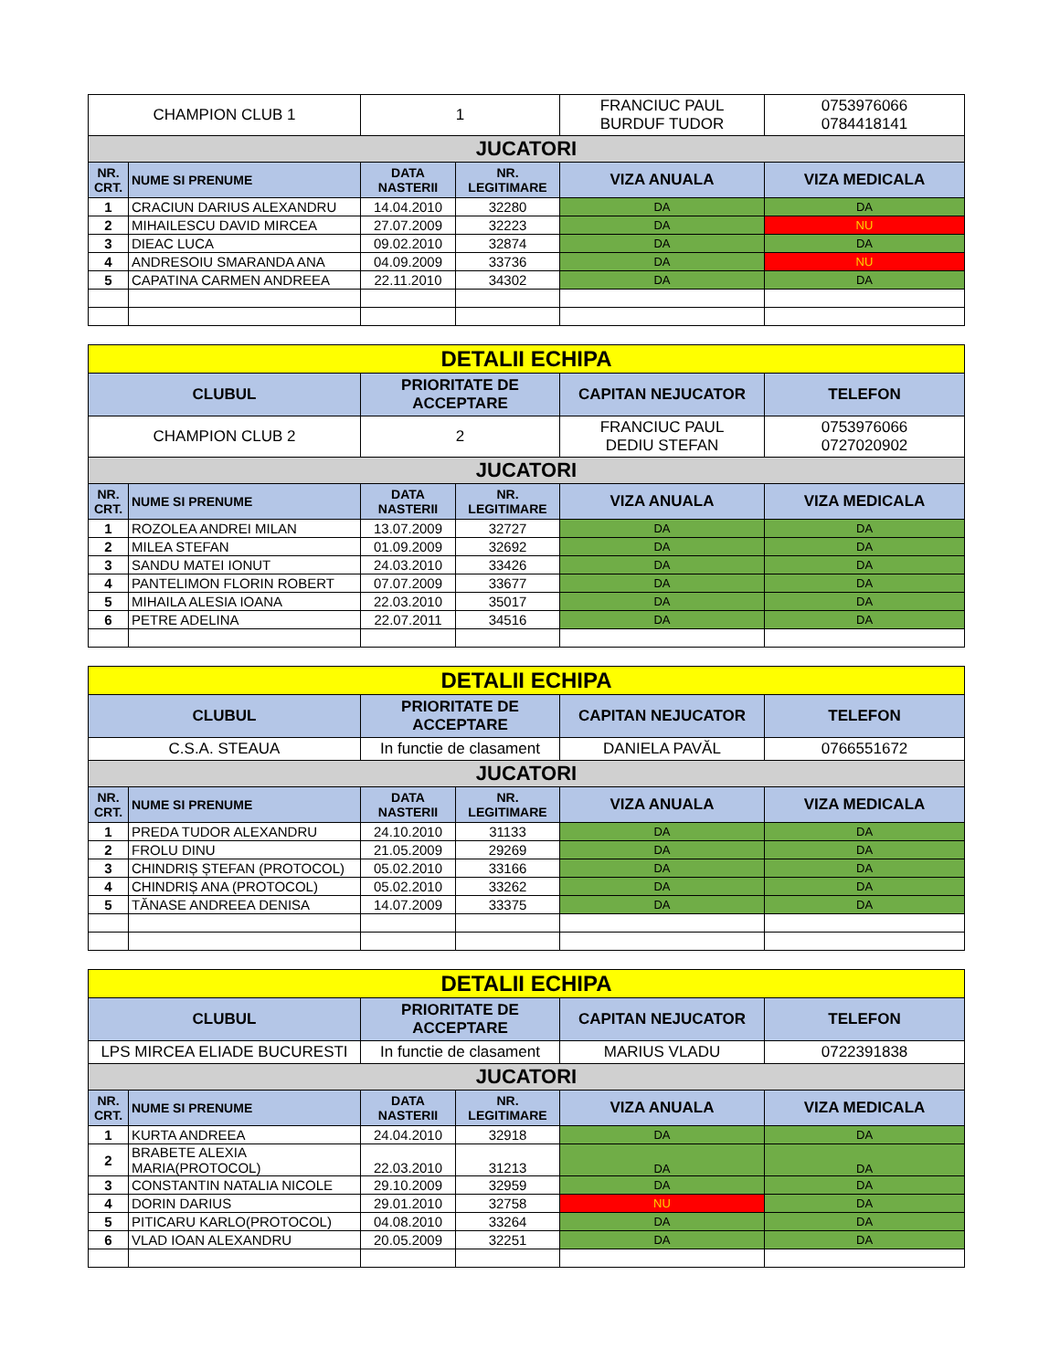| CHAMPION CLUB 1 | | 1 | | FRANCIUC PAUL BURDUF TUDOR | 0753976066 0784418141 |
| JUCATORI | | | | | |
| NR. CRT. | NUME SI PRENUME | DATA NASTERII | NR. LEGITIMARE | VIZA ANUALA | VIZA MEDICALA |
| 1 | CRACIUN DARIUS ALEXANDRU | 14.04.2010 | 32280 | DA | DA |
| 2 | MIHAILESCU DAVID MIRCEA | 27.07.2009 | 32223 | DA | NU |
| 3 | DIEAC LUCA | 09.02.2010 | 32874 | DA | DA |
| 4 | ANDRESOIU SMARANDA ANA | 04.09.2009 | 33736 | DA | NU |
| 5 | CAPATINA CARMEN ANDREEA | 22.11.2010 | 34302 | DA | DA |
| DETALII ECHIPA | | | | | |
| CLUBUL | | PRIORITATE DE ACCEPTARE | | CAPITAN NEJUCATOR | TELEFON |
| CHAMPION CLUB 2 | | 2 | | FRANCIUC PAUL DEDIU STEFAN | 0753976066 0727020902 |
| JUCATORI | | | | | |
| NR. CRT. | NUME SI PRENUME | DATA NASTERII | NR. LEGITIMARE | VIZA ANUALA | VIZA MEDICALA |
| 1 | ROZOLEA ANDREI MILAN | 13.07.2009 | 32727 | DA | DA |
| 2 | MILEA STEFAN | 01.09.2009 | 32692 | DA | DA |
| 3 | SANDU MATEI IONUT | 24.03.2010 | 33426 | DA | DA |
| 4 | PANTELIMON FLORIN ROBERT | 07.07.2009 | 33677 | DA | DA |
| 5 | MIHAILA ALESIA IOANA | 22.03.2010 | 35017 | DA | DA |
| 6 | PETRE ADELINA | 22.07.2011 | 34516 | DA | DA |
| DETALII ECHIPA | | | | | |
| CLUBUL | | PRIORITATE DE ACCEPTARE | | CAPITAN NEJUCATOR | TELEFON |
| C.S.A. STEAUA | | In functie de clasament | | DANIELA PAVĂL | 0766551672 |
| JUCATORI | | | | | |
| NR. CRT. | NUME SI PRENUME | DATA NASTERII | NR. LEGITIMARE | VIZA ANUALA | VIZA MEDICALA |
| 1 | PREDA TUDOR ALEXANDRU | 24.10.2010 | 31133 | DA | DA |
| 2 | FROLU DINU | 21.05.2009 | 29269 | DA | DA |
| 3 | CHINDRIȘ ȘTEFAN (PROTOCOL) | 05.02.2010 | 33166 | DA | DA |
| 4 | CHINDRIȘ ANA (PROTOCOL) | 05.02.2010 | 33262 | DA | DA |
| 5 | TĂNASE ANDREEA DENISA | 14.07.2009 | 33375 | DA | DA |
| DETALII ECHIPA | | | | | |
| CLUBUL | | PRIORITATE DE ACCEPTARE | | CAPITAN NEJUCATOR | TELEFON |
| LPS MIRCEA ELIADE BUCURESTI | | In functie de clasament | | MARIUS VLADU | 0722391838 |
| JUCATORI | | | | | |
| NR. CRT. | NUME SI PRENUME | DATA NASTERII | NR. LEGITIMARE | VIZA ANUALA | VIZA MEDICALA |
| 1 | KURTA ANDREEA | 24.04.2010 | 32918 | DA | DA |
| 2 | BRABETE ALEXIA MARIA(PROTOCOL) | 22.03.2010 | 31213 | DA | DA |
| 3 | CONSTANTIN NATALIA NICOLE | 29.10.2009 | 32959 | DA | DA |
| 4 | DORIN DARIUS | 29.01.2010 | 32758 | NU | DA |
| 5 | PITICARU KARLO(PROTOCOL) | 04.08.2010 | 33264 | DA | DA |
| 6 | VLAD IOAN ALEXANDRU | 20.05.2009 | 32251 | DA | DA |